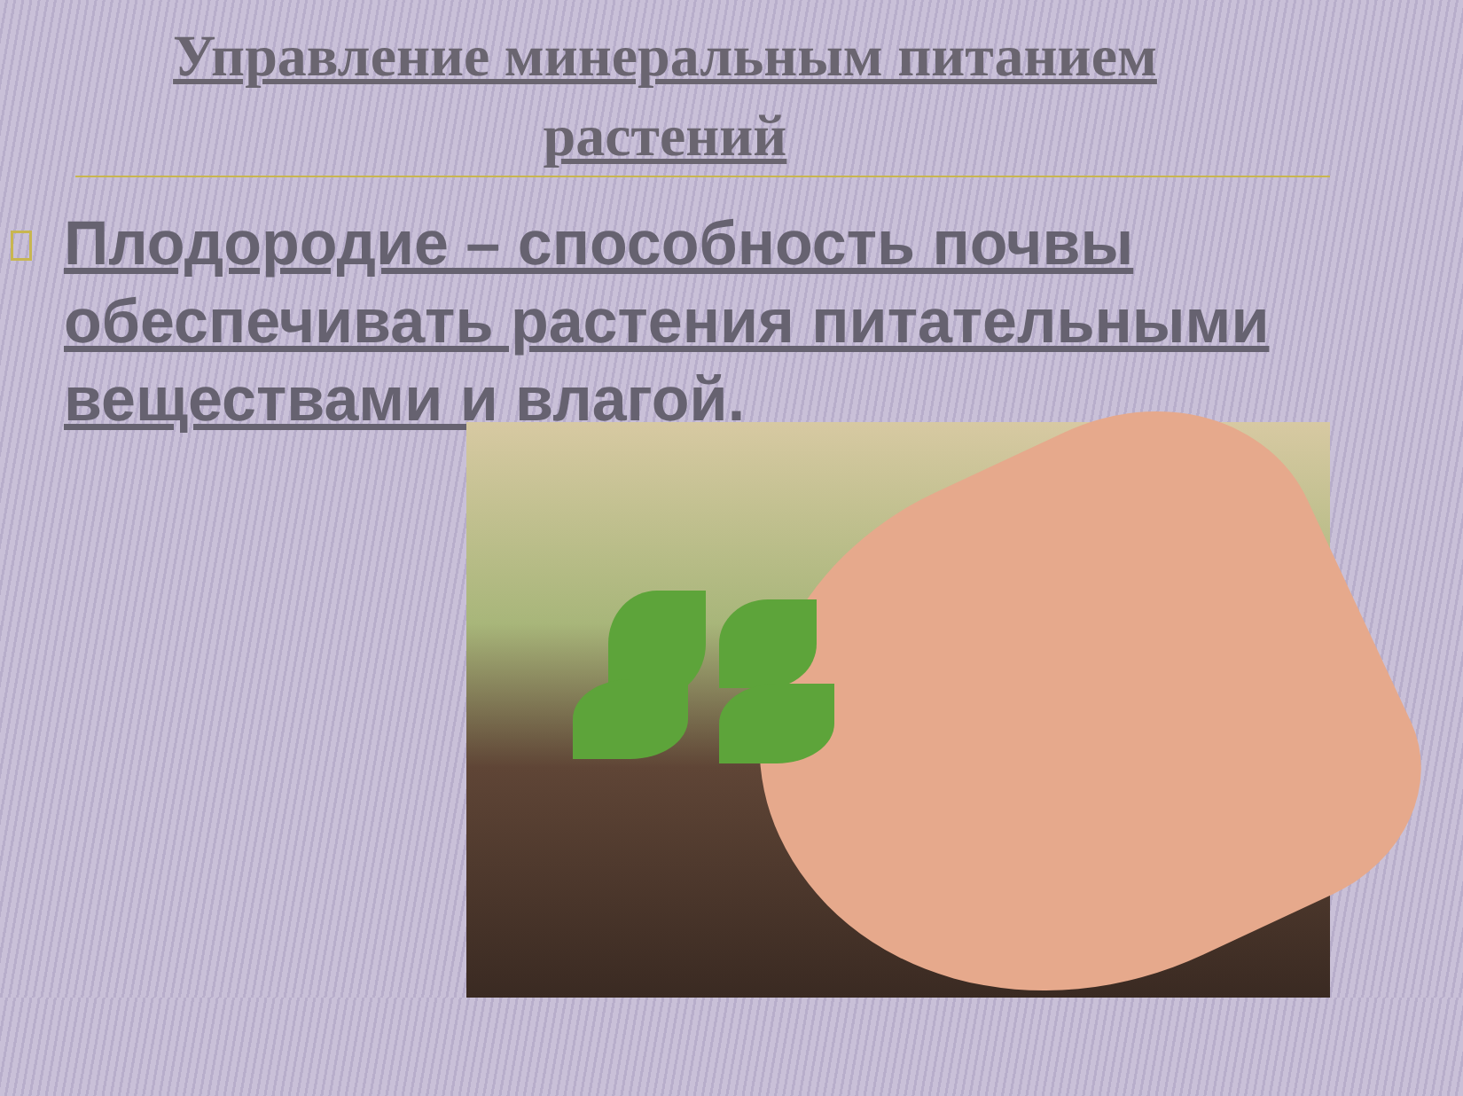Управление минеральным питанием растений
Плодородие – способность почвы обеспечивать растения питательными веществами и влагой.